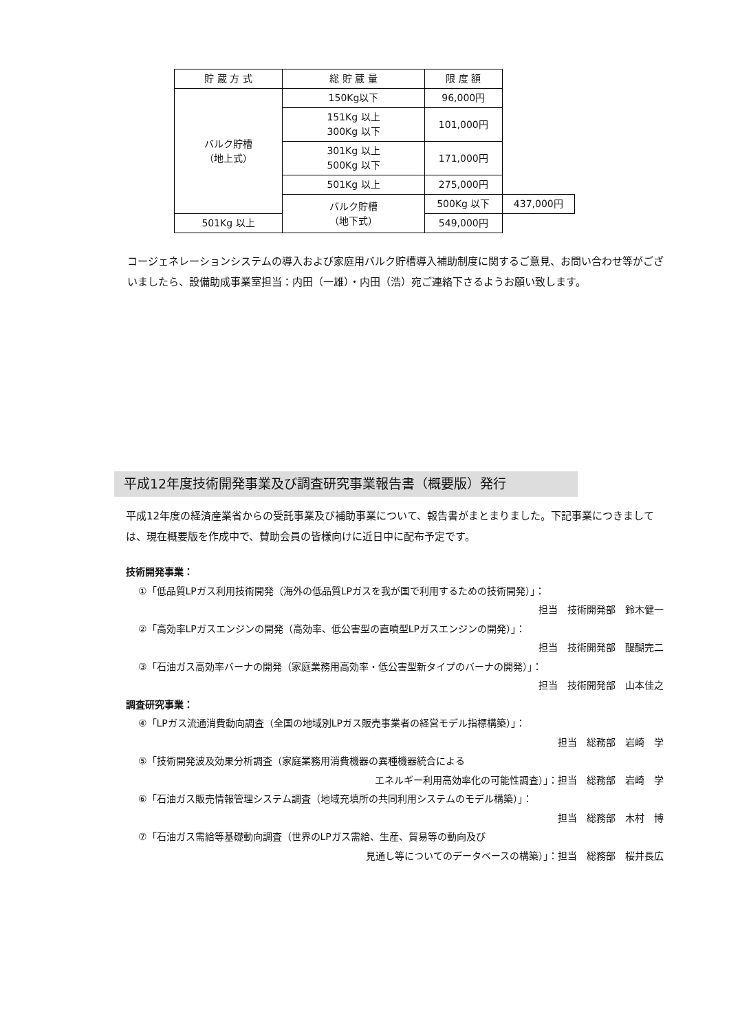| 貯 蔵 方 式 | 総 貯 蔵 量 | 限 度 額 | |
| --- | --- | --- | --- |
| バルク貯槽 （地上式） | 150Kg以下 | 96,000円 | |
| | 151Kg 以上 300Kg 以下 | 101,000円 | |
| | 301Kg 以上 500Kg 以下 | 171,000円 | |
| | 501Kg 以上 | 275,000円 | |
| | バルク貯槽 （地下式） | 500Kg 以下 | 437,000円 |
| 501Kg 以上 | | 549,000円 | |
コージェネレーションシステムの導入および家庭用バルク貯槽導入補助制度に関するご意見、お問い合わせ等がございましたら、設備助成事業室担当：内田（一雄）・内田（浩）宛ご連絡下さるようお願い致します。
平成12年度技術開発事業及び調査研究事業報告書（概要版）発行
平成12年度の経済産業省からの受託事業及び補助事業について、報告書がまとまりました。下記事業につきましては、現在概要版を作成中で、賛助会員の皆様向けに近日中に配布予定です。
技術開発事業：
①「低品質LPガス利用技術開発（海外の低品質LPガスを我が国で利用するための技術開発）」：
担当　技術開発部　鈴木健一
②「高効率LPガスエンジンの開発（高効率、低公害型の直噴型LPガスエンジンの開発）」：
担当　技術開発部　醍醐完二
③「石油ガス高効率バーナの開発（家庭業務用高効率・低公害型新タイプのバーナの開発）」：
担当　技術開発部　山本佳之
調査研究事業：
④「LPガス流通消費動向調査（全国の地域別LPガス販売事業者の経営モデル指標構築）」：
担当　総務部　岩崎　学
⑤「技術開発波及効果分析調査（家庭業務用消費機器の異種機器統合による
エネルギー利用高効率化の可能性調査）」：担当　総務部　岩崎　学
⑥「石油ガス販売情報管理システム調査（地域充填所の共同利用システムのモデル構築）」：
担当　総務部　木村　博
⑦「石油ガス需給等基礎動向調査（世界のLPガス需給、生産、貿易等の動向及び
見通し等についてのデータベースの構築）」：担当　総務部　桜井長広